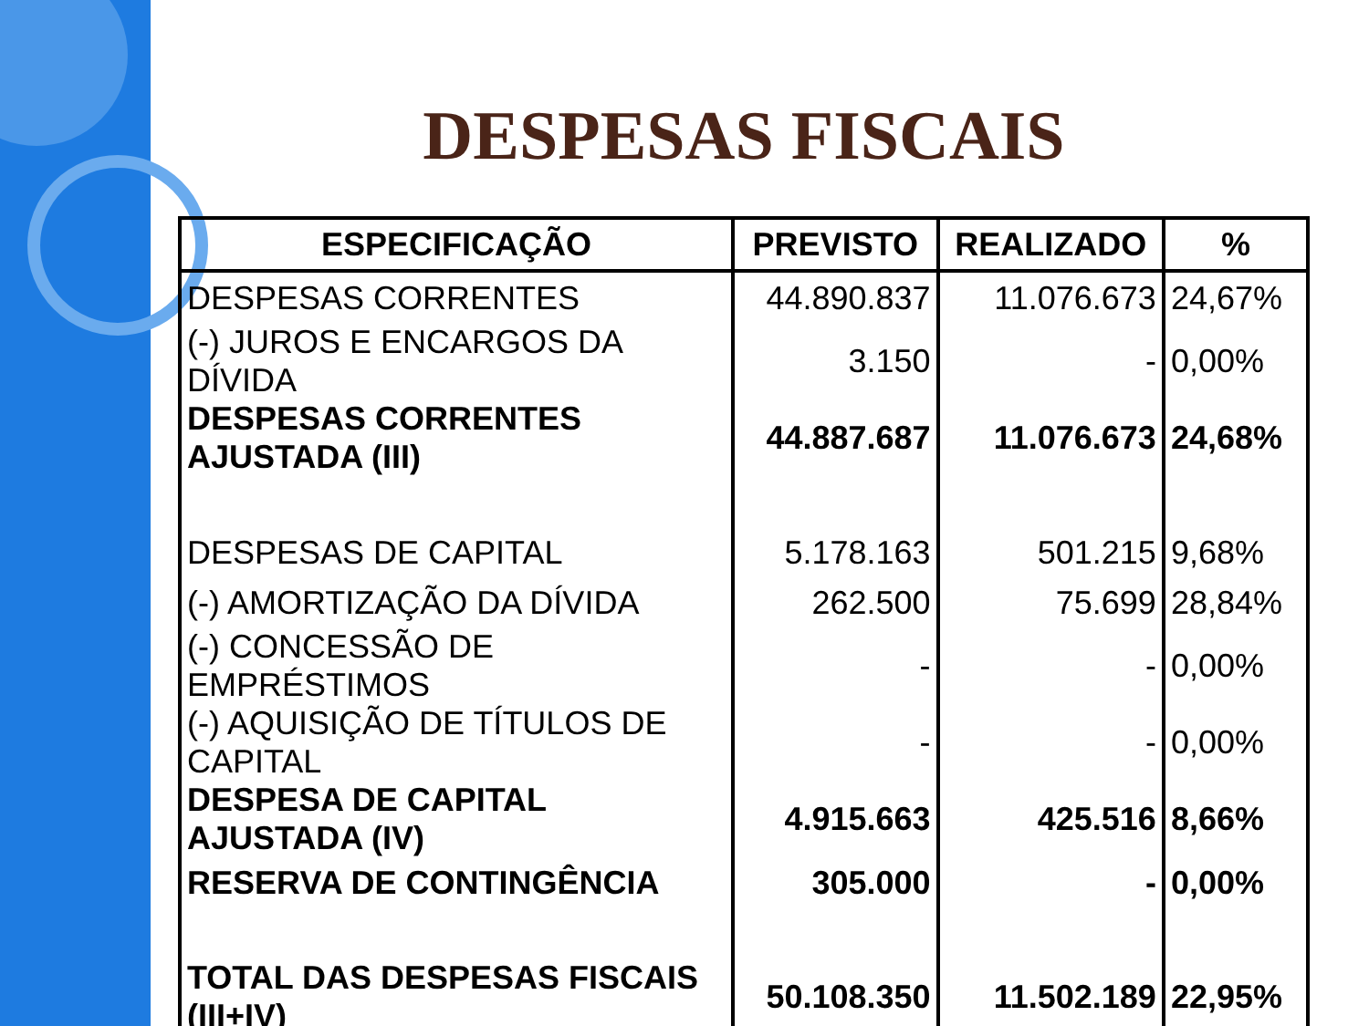DESPESAS FISCAIS
| ESPECIFICAÇÃO | PREVISTO | REALIZADO | % |
| --- | --- | --- | --- |
| DESPESAS CORRENTES | 44.890.837 | 11.076.673 | 24,67% |
| (-) JUROS E ENCARGOS DA DÍVIDA | 3.150 | - | 0,00% |
| DESPESAS CORRENTES AJUSTADA (III) | 44.887.687 | 11.076.673 | 24,68% |
| DESPESAS DE CAPITAL | 5.178.163 | 501.215 | 9,68% |
| (-) AMORTIZAÇÃO DA DÍVIDA | 262.500 | 75.699 | 28,84% |
| (-) CONCESSÃO DE EMPRÉSTIMOS | - | - | 0,00% |
| (-) AQUISIÇÃO DE TÍTULOS DE CAPITAL | - | - | 0,00% |
| DESPESA DE CAPITAL AJUSTADA (IV) | 4.915.663 | 425.516 | 8,66% |
| RESERVA DE CONTINGÊNCIA | 305.000 | - | 0,00% |
| TOTAL DAS DESPESAS FISCAIS (III+IV) | 50.108.350 | 11.502.189 | 22,95% |